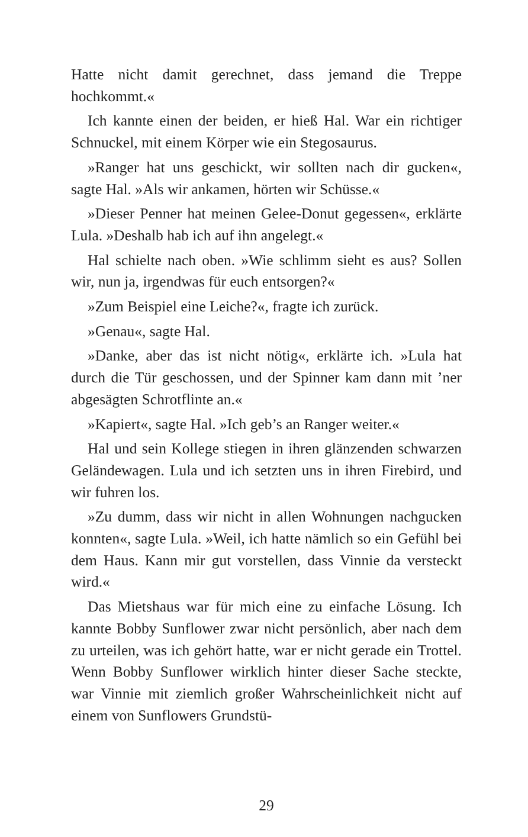Hatte nicht damit gerechnet, dass jemand die Treppe hochkommt.«
Ich kannte einen der beiden, er hieß Hal. War ein richtiger Schnuckel, mit einem Körper wie ein Stegosaurus.
»Ranger hat uns geschickt, wir sollten nach dir gucken«, sagte Hal. »Als wir ankamen, hörten wir Schüsse.«
»Dieser Penner hat meinen Gelee-Donut gegessen«, erklärte Lula. »Deshalb hab ich auf ihn angelegt.«
Hal schielte nach oben. »Wie schlimm sieht es aus? Sollen wir, nun ja, irgendwas für euch entsorgen?«
»Zum Beispiel eine Leiche?«, fragte ich zurück.
»Genau«, sagte Hal.
»Danke, aber das ist nicht nötig«, erklärte ich. »Lula hat durch die Tür geschossen, und der Spinner kam dann mit ’ner abgesägten Schrotflinte an.«
»Kapiert«, sagte Hal. »Ich geb’s an Ranger weiter.«
Hal und sein Kollege stiegen in ihren glänzenden schwarzen Geländewagen. Lula und ich setzten uns in ihren Firebird, und wir fuhren los.
»Zu dumm, dass wir nicht in allen Wohnungen nachgucken konnten«, sagte Lula. »Weil, ich hatte nämlich so ein Gefühl bei dem Haus. Kann mir gut vorstellen, dass Vinnie da versteckt wird.«
Das Mietshaus war für mich eine zu einfache Lösung. Ich kannte Bobby Sunflower zwar nicht persönlich, aber nach dem zu urteilen, was ich gehört hatte, war er nicht gerade ein Trottel. Wenn Bobby Sunflower wirklich hinter dieser Sache steckte, war Vinnie mit ziemlich großer Wahrscheinlichkeit nicht auf einem von Sunflowers Grundstü-
29